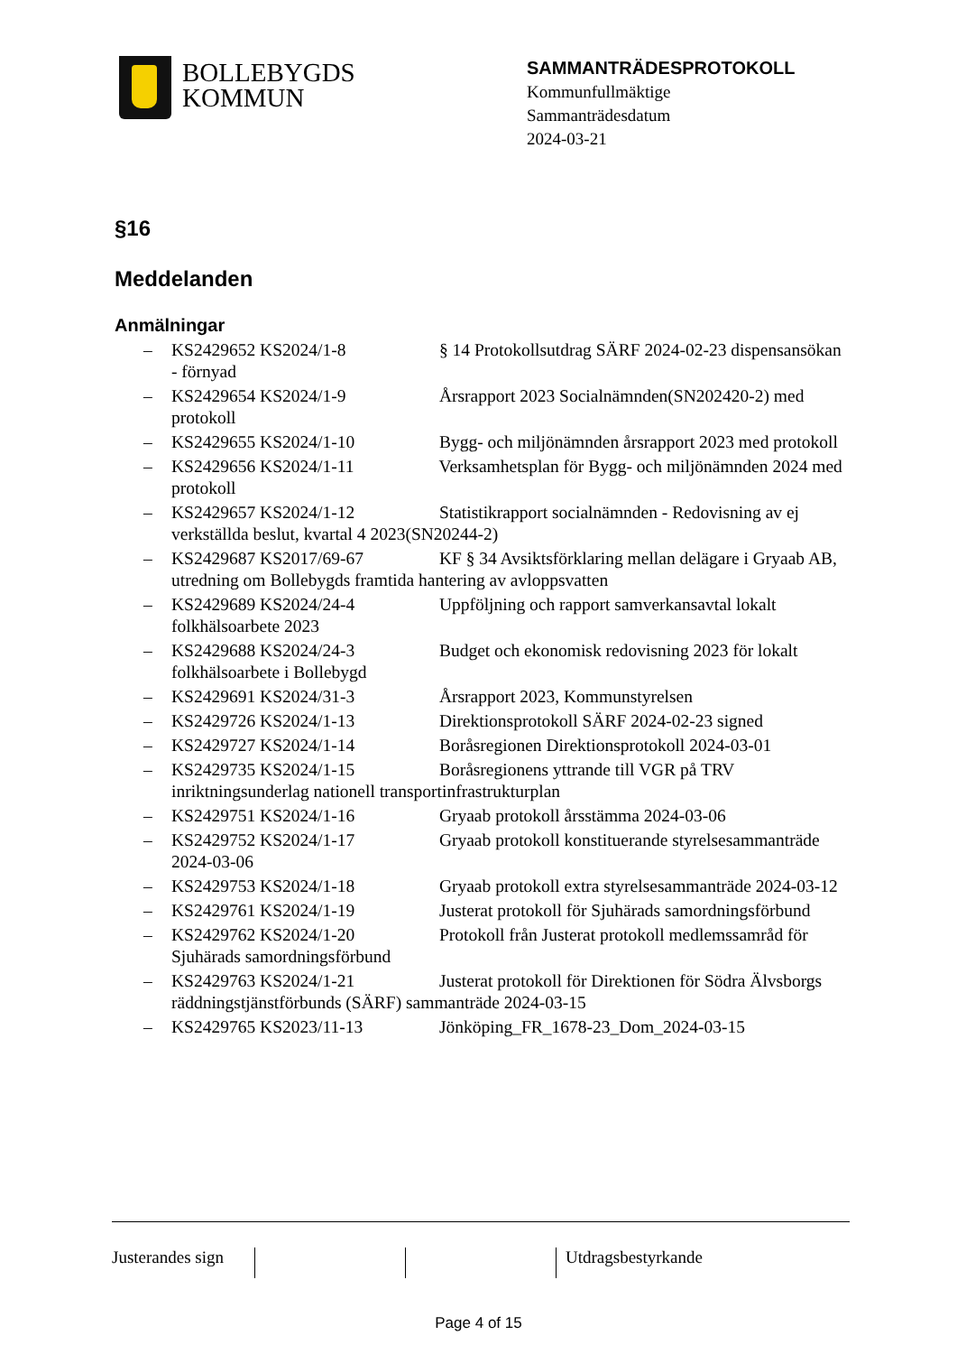BOLLEBYGDS
KOMMUN
SAMMANTRÄDESPROTOKOLL
Kommunfullmäktige
Sammanträdesdatum
2024-03-21
§16
Meddelanden
Anmälningar
– KS2429652 KS2024/1-8 § 14 Protokollsutdrag SÄRF 2024-02-23 dispensansökan - förnyad
– KS2429654 KS2024/1-9 Årsrapport 2023 Socialnämnden(SN202420-2) med protokoll
– KS2429655 KS2024/1-10 Bygg- och miljönämnden årsrapport 2023 med protokoll
– KS2429656 KS2024/1-11 Verksamhetsplan för Bygg- och miljönämnden 2024 med protokoll
– KS2429657 KS2024/1-12 Statistikrapport socialnämnden - Redovisning av ej verkställda beslut, kvartal 4 2023(SN20244-2)
– KS2429687 KS2017/69-67 KF § 34 Avsiktsförklaring mellan delägare i Gryaab AB, utredning om Bollebygds framtida hantering av avloppsvatten
– KS2429689 KS2024/24-4 Uppföljning och rapport samverkansavtal lokalt folkhälsoarbete 2023
– KS2429688 KS2024/24-3 Budget och ekonomisk redovisning 2023 för lokalt folkhälsoarbete i Bollebygd
– KS2429691 KS2024/31-3 Årsrapport 2023, Kommunstyrelsen
– KS2429726 KS2024/1-13 Direktionsprotokoll SÄRF 2024-02-23 signed
– KS2429727 KS2024/1-14 Boråsregionen Direktionsprotokoll 2024-03-01
– KS2429735 KS2024/1-15 Boråsregionens yttrande till VGR på TRV inriktningsunderlag nationell transportinfrastrukturplan
– KS2429751 KS2024/1-16 Gryaab protokoll årsstämma 2024-03-06
– KS2429752 KS2024/1-17 Gryaab protokoll konstituerande styrelsesammanträde 2024-03-06
– KS2429753 KS2024/1-18 Gryaab protokoll extra styrelsesammanträde 2024-03-12
– KS2429761 KS2024/1-19 Justerat protokoll för Sjuhärads samordningsförbund
– KS2429762 KS2024/1-20 Protokoll från Justerat protokoll medlemssamråd för Sjuhärads samordningsförbund
– KS2429763 KS2024/1-21 Justerat protokoll för Direktionen för Södra Älvsborgs räddningstjänstförbunds (SÄRF) sammanträde 2024-03-15
– KS2429765 KS2023/11-13 Jönköping_FR_1678-23_Dom_2024-03-15
Justerandes sign
Utdragsbestyrkande
Page 4 of 15